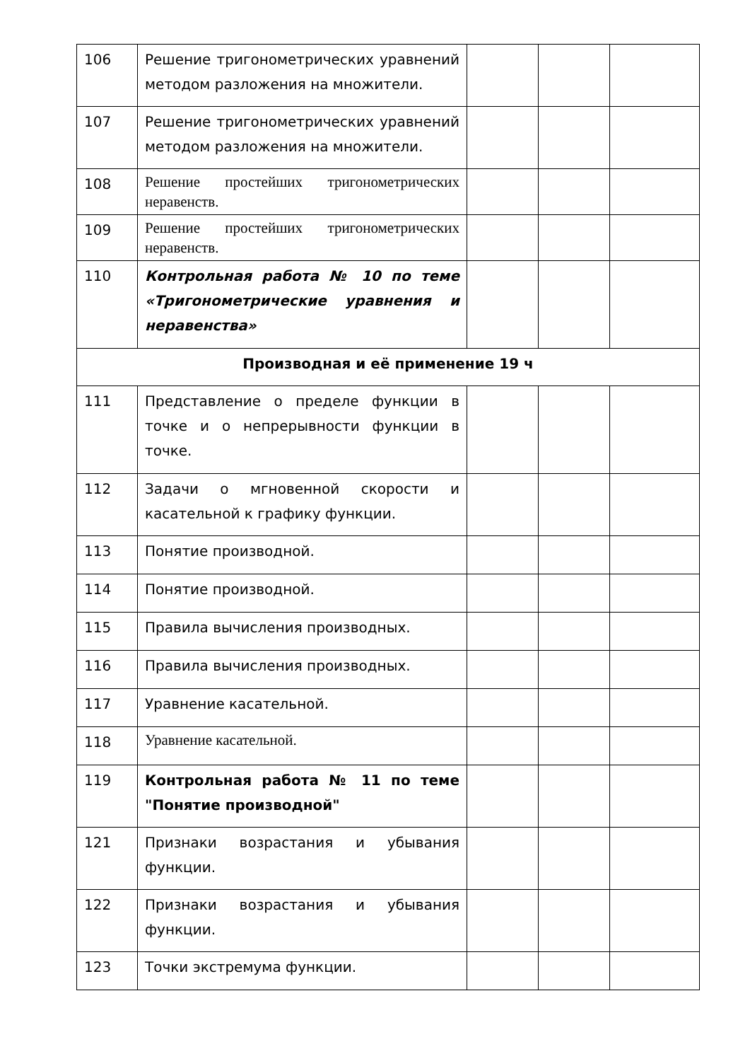| 106 | Решение тригонометрических уравнений методом разложения на множители. | | | |
| 107 | Решение тригонометрических уравнений методом разложения на множители. | | | |
| 108 | Решение простейших тригонометрических неравенств. | | | |
| 109 | Решение простейших тригонометрических неравенств. | | | |
| 110 | Контрольная работа № 10 по теме «Тригонометрические уравнения и неравенства» | | | |
| Производная и её применение 19 ч | | | | |
| 111 | Представление о пределе функции в точке и о непрерывности функции в точке. | | | |
| 112 | Задачи о мгновенной скорости и касательной к графику функции. | | | |
| 113 | Понятие производной. | | | |
| 114 | Понятие производной. | | | |
| 115 | Правила вычисления производных. | | | |
| 116 | Правила вычисления производных. | | | |
| 117 | Уравнение касательной. | | | |
| 118 | Уравнение касательной. | | | |
| 119 | Контрольная работа № 11 по теме "Понятие производной" | | | |
| 121 | Признаки возрастания и убывания функции. | | | |
| 122 | Признаки возрастания и убывания функции. | | | |
| 123 | Точки экстремума функции. | | | |